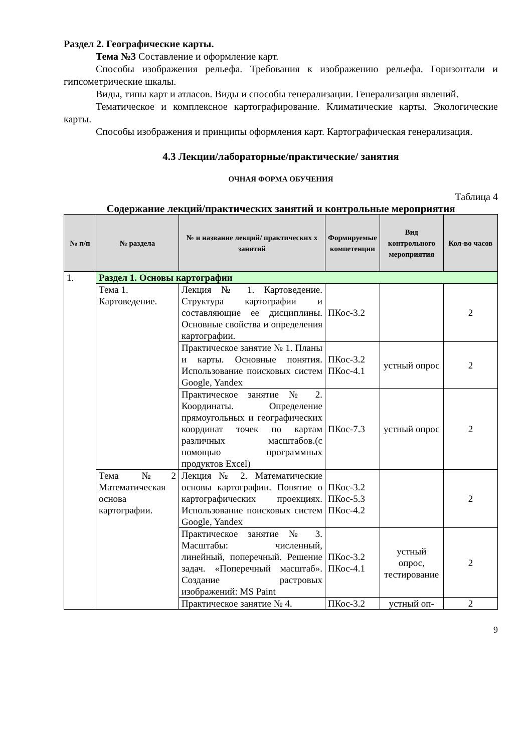Раздел 2. Географические карты.
Тема №3 Составление и оформление карт.
Способы изображения рельефа. Требования к изображению рельефа. Горизонтали и гипсометрические шкалы.
Виды, типы карт и атласов. Виды и способы генерализации. Генерализация явлений.
Тематическое и комплексное картографирование. Климатические карты. Экологические карты.
Способы изображения и принципы оформления карт. Картографическая генерализация.
4.3 Лекции/лабораторные/практические/ занятия
ОЧНАЯ ФОРМА ОБУЧЕНИЯ
Таблица 4
Содержание лекций/практических занятий и контрольные мероприятия
| № п/п | № раздела | № и название лекций/ практических х занятий | Формируемые компетенции | Вид контрольного мероприятия | Кол-во часов |
| --- | --- | --- | --- | --- | --- |
| 1. | Раздел 1. Основы картографии | | | | |
| | Тема 1. Картоведение. | Лекция № 1. Картоведение. Структура картографии и составляющие ее дисциплины. Основные свойства и определения картографии. | ПКос-3.2 | | 2 |
| | | Практическое занятие № 1. Планы и карты. Основные понятия. Использование поисковых систем Google, Yandex | ПКос-3.2 ПКос-4.1 | устный опрос | 2 |
| | | Практическое занятие № 2. Координаты. Определение прямоугольных и географических координат точек по картам различных масштабов.(с помощью программных продуктов Excel) | ПКос-7.3 | устный опрос | 2 |
| | Тема №2 Математическая основа картографии. | Лекция № 2. Математические основы картографии. Понятие о картографических проекциях. Использование поисковых систем Google, Yandex | ПКос-3.2 ПКос-5.3 ПКос-4.2 | | 2 |
| | | Практическое занятие № 3. Масштабы: численный, линейный, поперечный. Решение задач. «Поперечный масштаб». Создание растровых изображений: MS Paint | ПКос-3.2 ПКос-4.1 | устный опрос, тестирование | 2 |
| | | Практическое занятие № 4. | ПКос-3.2 | устный оп- | 2 |
9